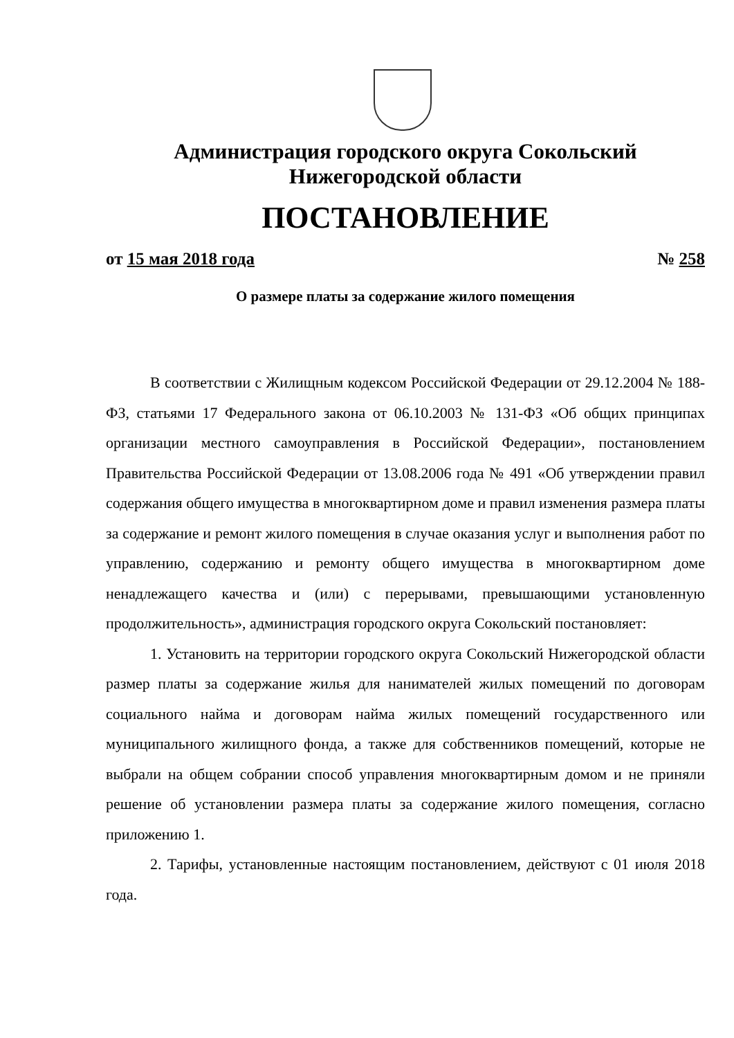Администрация городского округа Сокольский
Нижегородской области
ПОСТАНОВЛЕНИЕ
от 15 мая 2018 года № 258
О размере платы за содержание жилого помещения
В соответствии с Жилищным кодексом Российской Федерации от 29.12.2004 № 188-ФЗ, статьями 17 Федерального закона от 06.10.2003 № 131-ФЗ «Об общих принципах организации местного самоуправления в Российской Федерации», постановлением Правительства Российской Федерации от 13.08.2006 года № 491 «Об утверждении правил содержания общего имущества в многоквартирном доме и правил изменения размера платы за содержание и ремонт жилого помещения в случае оказания услуг и выполнения работ по управлению, содержанию и ремонту общего имущества в многоквартирном доме ненадлежащего качества и (или) с перерывами, превышающими установленную продолжительность», администрация городского округа Сокольский постановляет:
1. Установить на территории городского округа Сокольский Нижегородской области размер платы за содержание жилья для нанимателей жилых помещений по договорам социального найма и договорам найма жилых помещений государственного или муниципального жилищного фонда, а также для собственников помещений, которые не выбрали на общем собрании способ управления многоквартирным домом и не приняли решение об установлении размера платы за содержание жилого помещения, согласно приложению 1.
2. Тарифы, установленные настоящим постановлением, действуют с 01 июля 2018 года.